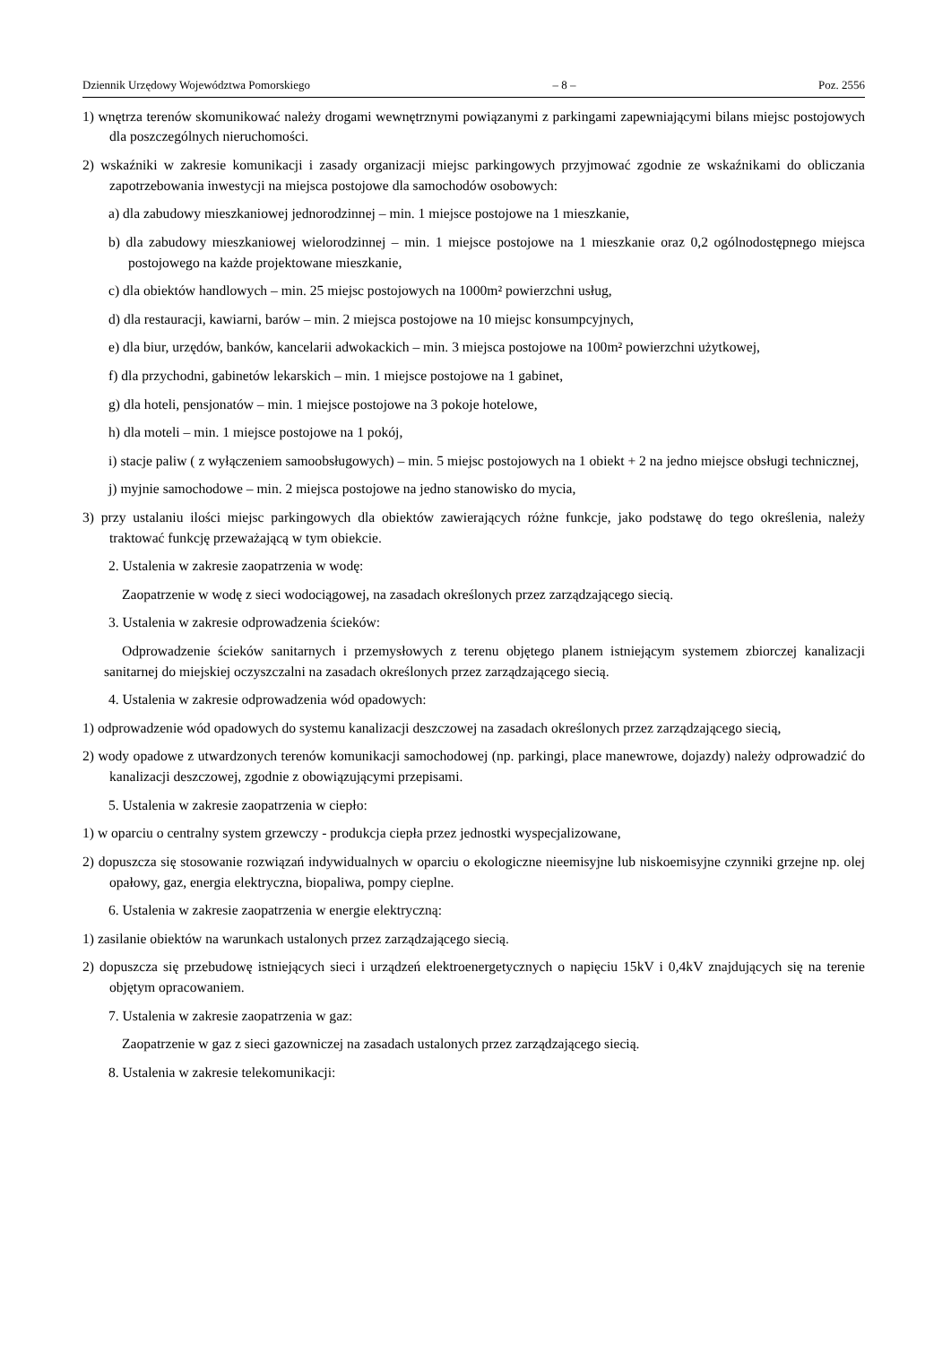Dziennik Urzędowy Województwa Pomorskiego – 8 – Poz. 2556
1) wnętrza terenów skomunikować należy drogami wewnętrznymi powiązanymi z parkingami zapewniającymi bilans miejsc postojowych dla poszczególnych nieruchomości.
2) wskaźniki w zakresie komunikacji i zasady organizacji miejsc parkingowych przyjmować zgodnie ze wskaźnikami do obliczania zapotrzebowania inwestycji na miejsca postojowe dla samochodów osobowych:
a) dla zabudowy mieszkaniowej jednorodzinnej – min. 1 miejsce postojowe na 1 mieszkanie,
b) dla zabudowy mieszkaniowej wielorodzinnej – min. 1 miejsce postojowe na 1 mieszkanie oraz 0,2 ogólnodostępnego miejsca postojowego na każde projektowane mieszkanie,
c) dla obiektów handlowych – min. 25 miejsc postojowych na 1000m² powierzchni usług,
d) dla restauracji, kawiarni, barów – min. 2 miejsca postojowe na 10 miejsc konsumpcyjnych,
e) dla biur, urzędów, banków, kancelarii adwokackich – min. 3 miejsca postojowe na 100m² powierzchni użytkowej,
f) dla przychodni, gabinetów lekarskich – min. 1 miejsce postojowe na 1 gabinet,
g) dla hoteli, pensjonatów – min. 1 miejsce postojowe na 3 pokoje hotelowe,
h) dla moteli – min. 1 miejsce postojowe na 1 pokój,
i) stacje paliw ( z wyłączeniem samoobsługowych) – min. 5 miejsc postojowych na 1 obiekt + 2 na jedno miejsce obsługi technicznej,
j) myjnie samochodowe – min. 2 miejsca postojowe na jedno stanowisko do mycia,
3) przy ustalaniu ilości miejsc parkingowych dla obiektów zawierających różne funkcje, jako podstawę do tego określenia, należy traktować funkcję przeważającą w tym obiekcie.
2. Ustalenia w zakresie zaopatrzenia w wodę:
Zaopatrzenie w wodę z sieci wodociągowej, na zasadach określonych przez zarządzającego siecią.
3. Ustalenia w zakresie odprowadzenia ścieków:
Odprowadzenie ścieków sanitarnych i przemysłowych z terenu objętego planem istniejącym systemem zbiorczej kanalizacji sanitarnej do miejskiej oczyszczalni na zasadach określonych przez zarządzającego siecią.
4. Ustalenia w zakresie odprowadzenia wód opadowych:
1) odprowadzenie wód opadowych do systemu kanalizacji deszczowej na zasadach określonych przez zarządzającego siecią,
2) wody opadowe z utwardzonych terenów komunikacji samochodowej (np. parkingi, place manewrowe, dojazdy) należy odprowadzić do kanalizacji deszczowej, zgodnie z obowiązującymi przepisami.
5. Ustalenia w zakresie zaopatrzenia w ciepło:
1) w oparciu o centralny system grzewczy - produkcja ciepła przez jednostki wyspecjalizowane,
2) dopuszcza się stosowanie rozwiązań indywidualnych w oparciu o ekologiczne nieemisyjne lub niskoemisyjne czynniki grzejne np. olej opałowy, gaz, energia elektryczna, biopaliwa, pompy cieplne.
6. Ustalenia w zakresie zaopatrzenia w energie elektryczną:
1) zasilanie obiektów na warunkach ustalonych przez zarządzającego siecią.
2) dopuszcza się przebudowę istniejących sieci i urządzeń elektroenergetycznych o napięciu 15kV i 0,4kV znajdujących się na terenie objętym opracowaniem.
7. Ustalenia w zakresie zaopatrzenia w gaz:
Zaopatrzenie w gaz z sieci gazowniczej na zasadach ustalonych przez zarządzającego siecią.
8. Ustalenia w zakresie telekomunikacji: